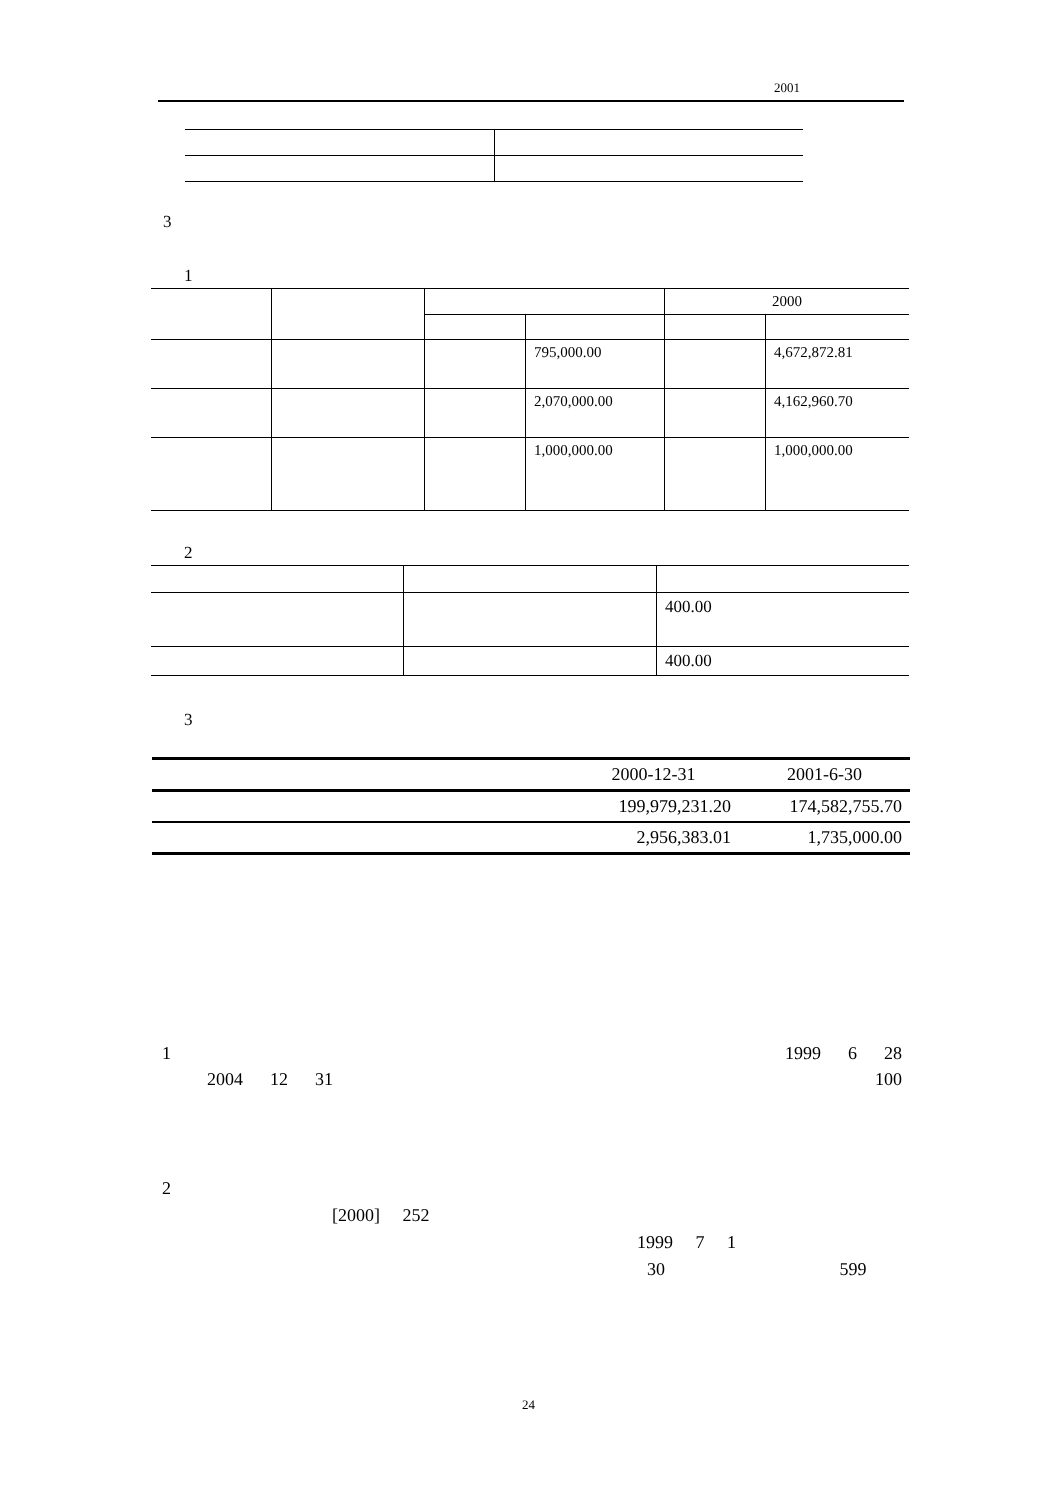2001
3
1
| | | | | 2000 | |
| --- | --- | --- | --- | --- | --- |
| | | | 795,000.00 | | 4,672,872.81 |
| | | | 2,070,000.00 | | 4,162,960.70 |
| | | | 1,000,000.00 | | 1,000,000.00 |
2
| | | 400.00 |
| | | 400.00 |
3
| | 2000-12-31 | 2001-6-30 |
| | 199,979,231.20 | 174,582,755.70 |
| | 2,956,383.01 | 1,735,000.00 |
1 1999 6 28
2004 12 31 100
2
[2000] 252
1999 7 1
30 599
24